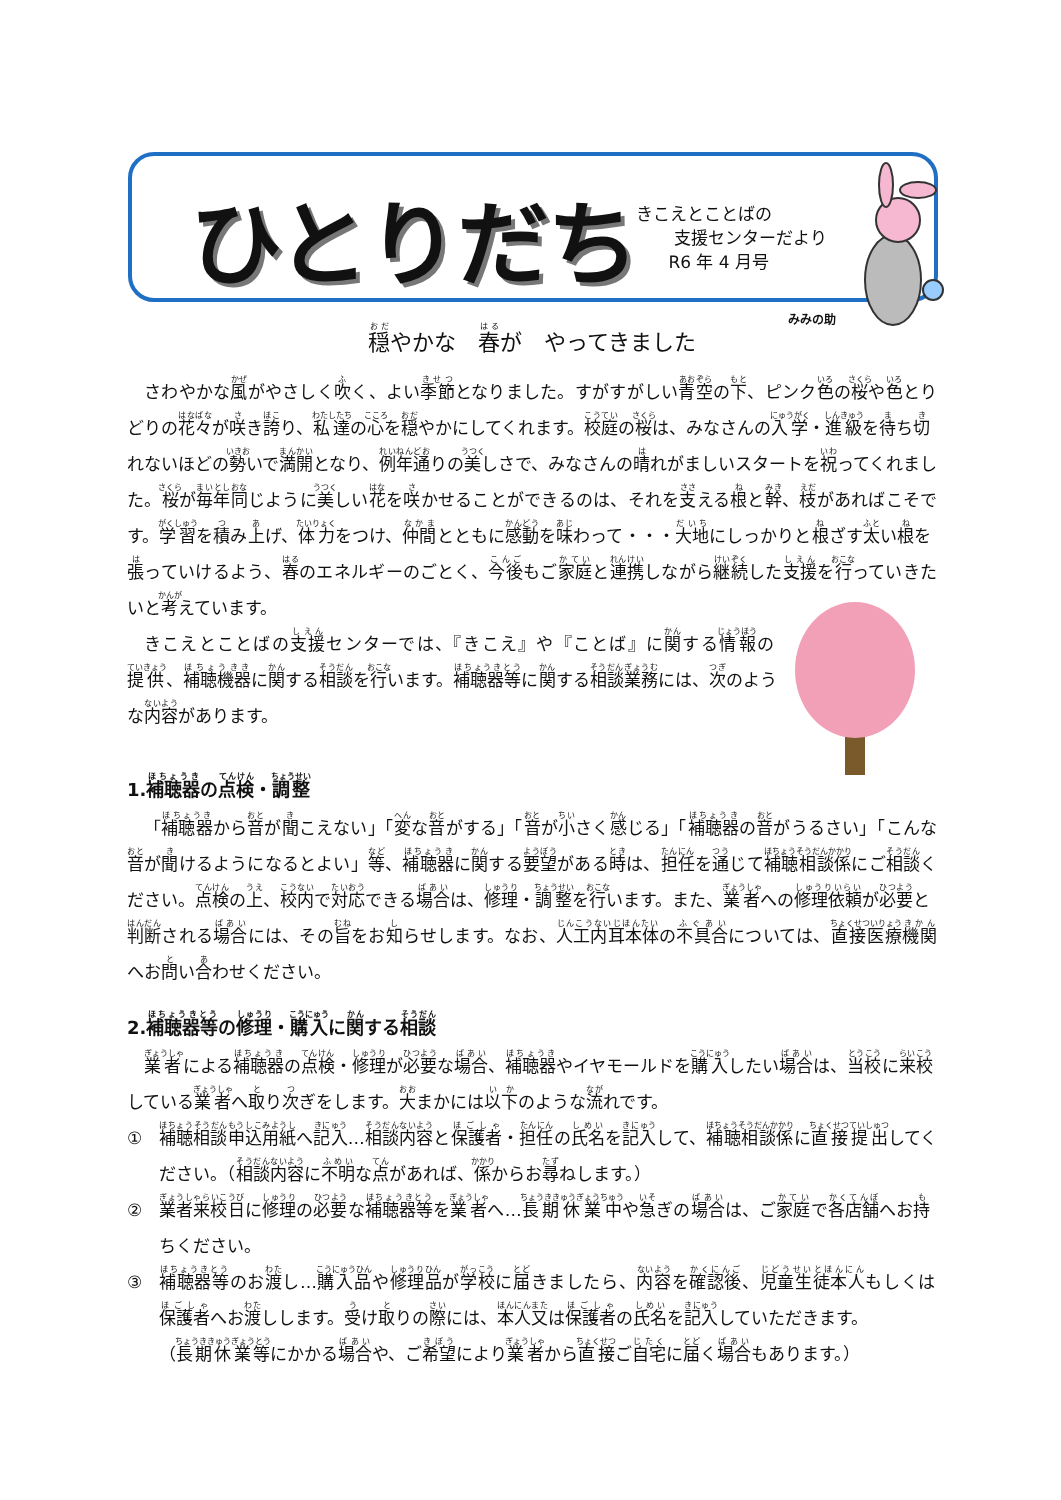ひとりだち
きこえとことばの
支援センターだより
R6 年 4 月号
みみの助
穏やかな　春が　やってきました
さわやかな風がやさしく吹く、よい季節となりました。すがすがしい青空の下、ピンク色の桜や色とりどりの花々が咲き誇り、私達の心を穏やかにしてくれます。校庭の桜は、みなさんの入学・進級を待ち切れないほどの勢いで満開となり、例年通りの美しさで、みなさんの晴れがましいスタートを祝ってくれました。桜が毎年同じように美しい花を咲かせることができるのは、それを支える根と幹、枝があればこそです。学習を積み上げ、体力をつけ、仲間とともに感動を味わって・・・大地にしっかりと根ざす太い根を張っていけるよう、春のエネルギーのごとく、今後もご家庭と連携しながら継続した支援を行っていきたいと考えています。
きこえとことばの支援センターでは、『きこえ』や『ことば』に関する情報の提供、補聴機器に関する相談を行います。補聴器等に関する相談業務には、次のような内容があります。
1.補聴器の点検・調整
「補聴器から音が聞こえない」「変な音がする」「音が小さく感じる」「補聴器の音がうるさい」「こんな音が聞けるようになるとよい」等、補聴器に関する要望がある時は、担任を通じて補聴相談係にご相談ください。点検の上、校内で対応できる場合は、修理・調整を行います。また、業者への修理依頼が必要と判断される場合には、その旨をお知らせします。なお、人工内耳本体の不具合については、直接医療機関へお問い合わせください。
2.補聴器等の修理・購入に関する相談
業者による補聴器の点検・修理が必要な場合、補聴器やイヤモールドを購入したい場合は、当校に来校している業者へ取り次ぎをします。大まかには以下のような流れです。
① 補聴相談申込用紙へ記入…相談内容と保護者・担任の氏名を記入して、補聴相談係に直接提出してください。（相談内容に不明な点があれば、係からお尋ねします。）
② 業者来校日に修理の必要な補聴器等を業者へ…長期休業中や急ぎの場合は、ご家庭で各店舗へお持ちください。
③ 補聴器等のお渡し…購入品や修理品が学校に届きましたら、内容を確認後、児童生徒本人もしくは保護者へお渡しします。受け取りの際には、本人又は保護者の氏名を記入していただきます。
（長期休業等にかかる場合や、ご希望により業者から直接ご自宅に届く場合もあります。）